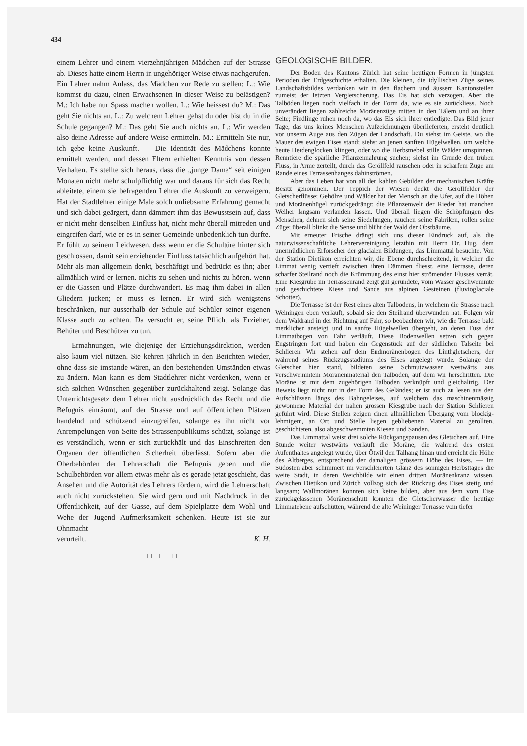434
einem Lehrer und einem vierzehnjährigen Mädchen auf der Strasse ab. Dieses hatte einem Herrn in ungehöriger Weise etwas nachgerufen. Ein Lehrer nahm Anlass, das Mädchen zur Rede zu stellen: L.: Wie kommst du dazu, einen Erwachsenen in dieser Weise zu belästigen? M.: Ich habe nur Spass machen wollen. L.: Wie heissest du? M.: Das geht Sie nichts an. L.: Zu welchem Lehrer gehst du oder bist du in die Schule gegangen? M.: Das geht Sie auch nichts an. L.: Wir werden also deine Adresse auf andere Weise ermitteln. M.: Ermitteln Sie nur, ich gebe keine Auskunft. — Die Identität des Mädchens konnte ermittelt werden, und dessen Eltern erhielten Kenntnis von dessen Verhalten. Es stellte sich heraus, dass die „junge Dame“ seit einigen Monaten nicht mehr schulpflichtig war und daraus für sich das Recht ableitete, einem sie befragenden Lehrer die Auskunft zu verweigern. Hat der Stadtlehrer einige Male solch unliebsame Erfahrung gemacht und sich dabei geärgert, dann dämmert ihm das Bewusstsein auf, dass er nicht mehr denselben Einfluss hat, nicht mehr überall mitreden und eingreifen darf, wie er es in seiner Gemeinde unbedenklich tun durfte. Er fühlt zu seinem Leidwesen, dass wenn er die Schultüre hinter sich geschlossen, damit sein erziehender Einfluss tatsächlich aufgehört hat. Mehr als man allgemein denkt, beschäftigt und bedrückt es ihn; aber allmählich wird er lernen, nichts zu sehen und nichts zu hören, wenn er die Gassen und Plätze durchwandert. Es mag ihm dabei in allen Gliedern jucken; er muss es lernen. Er wird sich wenigstens beschränken, nur ausserhalb der Schule auf Schüler seiner eigenen Klasse auch zu achten. Da versucht er, seine Pflicht als Erzieher, Behüter und Beschützer zu tun.
Ermahnungen, wie diejenige der Erziehungsdirektion, werden also kaum viel nützen. Sie kehren jährlich in den Berichten wieder, ohne dass sie imstande wären, an den bestehenden Umständen etwas zu ändern. Man kann es dem Stadtlehrer nicht verdenken, wenn er sich solchen Wünschen gegenüber zurückhaltend zeigt. Solange das Unterrichtsgesetz dem Lehrer nicht ausdrücklich das Recht und die Befugnis einräumt, auf der Strasse und auf öffentlichen Plätzen handelnd und schützend einzugreifen, solange es ihn nicht vor Anrempelungen von Seite des Strassenpublikums schützt, solange ist es verständlich, wenn er sich zurückhält und das Einschreiten den Organen der öffentlichen Sicherheit überlässt. Sofern aber die Oberbehörden der Lehrerschaft die Befugnis geben und die Schulbehörden vor allem etwas mehr als es gerade jetzt geschieht, das Ansehen und die Autorität des Lehrers fördern, wird die Lehrerschaft auch nicht zurückstehen. Sie wird gern und mit Nachdruck in der Öffentlichkeit, auf der Gasse, auf dem Spielplatze dem Wohl und Wehe der Jugend Aufmerksamkeit schenken. Heute ist sie zur Ohnmacht
verurteilt. K. H.
□ □ □
GEOLOGISCHE BILDER.
Der Boden des Kantons Zürich hat seine heutigen Formen in jüngsten Perioden der Erdgeschichte erhalten. Die kleinen, die idyllischen Züge seines Landschaftsbildes verdanken wir in den flachern und äussern Kantonsteilen zumeist der letzten Vergletscherung. Das Eis hat sich verzogen. Aber die Talböden liegen noch vielfach in der Form da, wie es sie zurückliess. Noch unverändert liegen zahlreiche Moränenzüge mitten in den Tälern und an ihrer Seite; Findlinge ruhen noch da, wo das Eis sich ihrer entledigte. Das Bild jener Tage, das uns keines Menschen Aufzeichnungen überlieferten, ersteht deutlich vor unserm Auge aus den Zügen der Landschaft. Du siehst im Geiste, wo die Mauer des ewigen Eises stand; siehst an jenen sanften Hügelwellen, um welche heute Herdenglocken klingen, oder wo die Herbstnebel stille Wälder umspinnen, Renntiere die spärliche Pflanzennahrung suchen; siehst im Grunde den trüben Fluss, in Arme zerteilt, durch das Geröllfeld rauschen oder in scharfem Zuge am Rande eines Terrassenhanges dahinströmen.
Aber das Leben hat von all den kahlen Gebilden der mechanischen Kräfte Besitz genommen. Der Teppich der Wiesen deckt die Geröllfelder der Gletscherflüsse; Gehölze und Wälder hat der Mensch an die Ufer, auf die Höhen und Moränenhügel zurückgedrängt; die Pflanzenwelt der Rieder hat manchen Weiher langsam verlanden lassen. Und überall liegen die Schöpfungen des Menschen, dehnen sich seine Siedelungen, rauchen seine Fabriken, rollen seine Züge; überall blinkt die Sense und blüht der Wald der Obstbäume.
Mit erneuter Frische drängt sich uns dieser Eindruck auf, als die naturwissenschaftliche Lehrervereinigung letzthin mit Herrn Dr. Hug, dem unermüdlichen Erforscher der glacialen Bildungen, das Limmattal besuchte. Von der Station Dietikon erreichten wir, die Ebene durchschreitend, in welcher die Limmat wenig vertieft zwischen ihren Dämmen fliesst, eine Terrasse, deren scharfer Steilrand noch die Krümmung des einst hier strömenden Flusses verrät. Eine Kiesgrube im Terrassenrand zeigt gut gerundete, vom Wasser geschwemmte und geschichtete Kiese und Sande aus alpinen Gesteinen (fluvioglaciale Schotter).
Die Terrasse ist der Rest eines alten Talbodens, in welchem die Strasse nach Weiningen eben verläuft, sobald sie den Steilrand überwunden hat. Folgen wir dem Waldrand in der Richtung auf Fahr, so beobachten wir, wie die Terrasse bald merklicher ansteigt und in sanfte Hügelwellen übergeht, an deren Fuss der Limmatbogen von Fahr verläuft. Diese Bodenwellen setzen sich gegen Engstringen fort und haben ein Gegenstück auf der südlichen Talseite bei Schlieren. Wir stehen auf dem Endmoränenbogen des Linthgletschers, der während seines Rückzugsstadiums des Eises angelegt wurde. Solange der Gletscher hier stand, bildeten seine Schmutzwasser westwärts aus verschwemmtem Moränenmaterial den Talboden, auf dem wir herschritten. Die Moräne ist mit dem zugehörigen Talboden verknüpft und gleichaltrig. Der Beweis liegt nicht nur in der Form des Geländes; er ist auch zu lesen aus den Aufschlüssen längs des Bahngeleises, auf welchem das maschinenmässig gewonnene Material der nahen grossen Kiesgrube nach der Station Schlieren geführt wird. Diese Stellen zeigen einen allmählichen Übergang vom blockig-lehmigem, an Ort und Stelle liegen gebliebenen Material zu gerollten, geschichteten, also abgeschwemmten Kiesen und Sanden.
Das Limmattal weist drei solche Rückgangspausen des Gletschers auf. Eine Stunde weiter westwärts verläuft die Moräne, die während des ersten Aufenthaltes angelegt wurde, über Ötwil den Talhang hinan und erreicht die Höhe des Altberges, entsprechend der damaligen grössern Höhe des Eises. — Im Südosten aber schimmert im verschleierten Glanz des sonnigen Herbsttages die weite Stadt, in deren Weichbilde wir einen dritten Moränenkranz wissen. Zwischen Dietikon und Zürich vollzog sich der Rückzug des Eises stetig und langsam; Wallmoränen konnten sich keine bilden, aber aus dem vom Eise zurückgelassenen Moränenschutt konnten die Gletscherwasser die heutige Limmatebene aufschütten, während die alte Weininger Terrasse vom tiefer